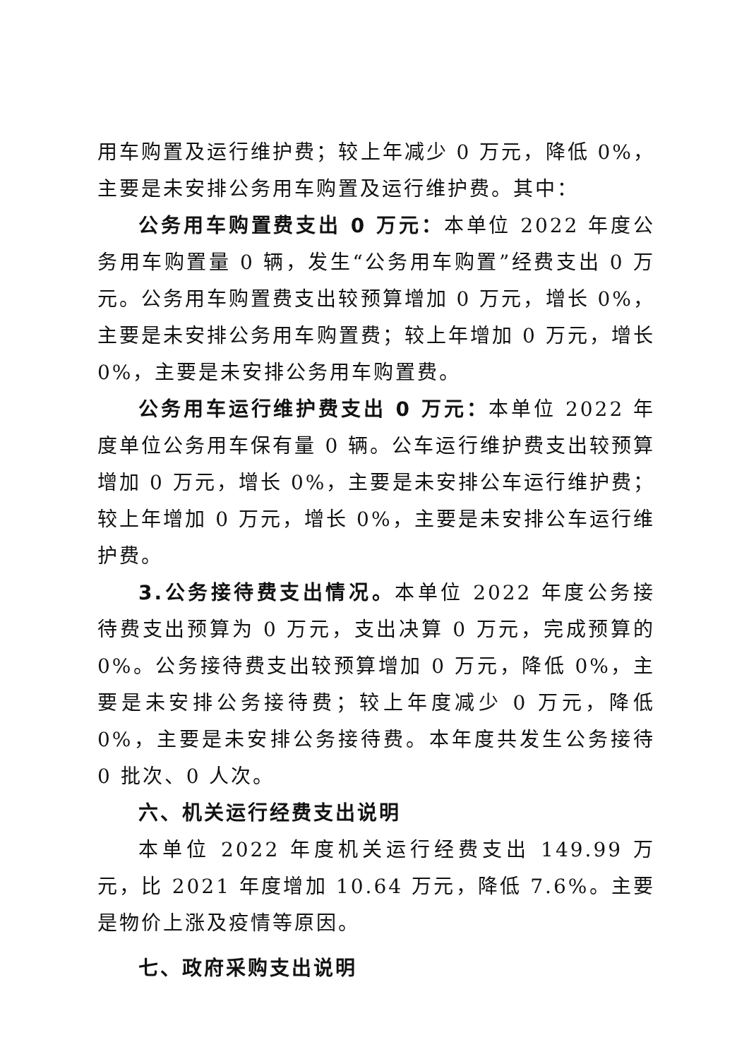用车购置及运行维护费；较上年减少 0 万元，降低 0%，主要是未安排公务用车购置及运行维护费。其中：
公务用车购置费支出 0 万元：本单位 2022 年度公务用车购置量 0 辆，发生“公务用车购置”经费支出 0 万元。公务用车购置费支出较预算增加 0 万元，增长 0%，主要是未安排公务用车购置费；较上年增加 0 万元，增长 0%，主要是未安排公务用车购置费。
公务用车运行维护费支出 0 万元：本单位 2022 年度单位公务用车保有量 0 辆。公车运行维护费支出较预算增加 0 万元，增长 0%，主要是未安排公车运行维护费；较上年增加 0 万元，增长 0%，主要是未安排公车运行维护费。
3.公务接待费支出情况。本单位 2022 年度公务接待费支出预算为 0 万元，支出决算 0 万元，完成预算的 0%。公务接待费支出较预算增加 0 万元，降低 0%，主要是未安排公务接待费；较上年度减少 0 万元，降低 0%，主要是未安排公务接待费。本年度共发生公务接待 0 批次、0 人次。
六、机关运行经费支出说明
本单位 2022 年度机关运行经费支出 149.99 万元，比 2021 年度增加 10.64 万元，降低 7.6%。主要是物价上涨及疫情等原因。
七、政府采购支出说明